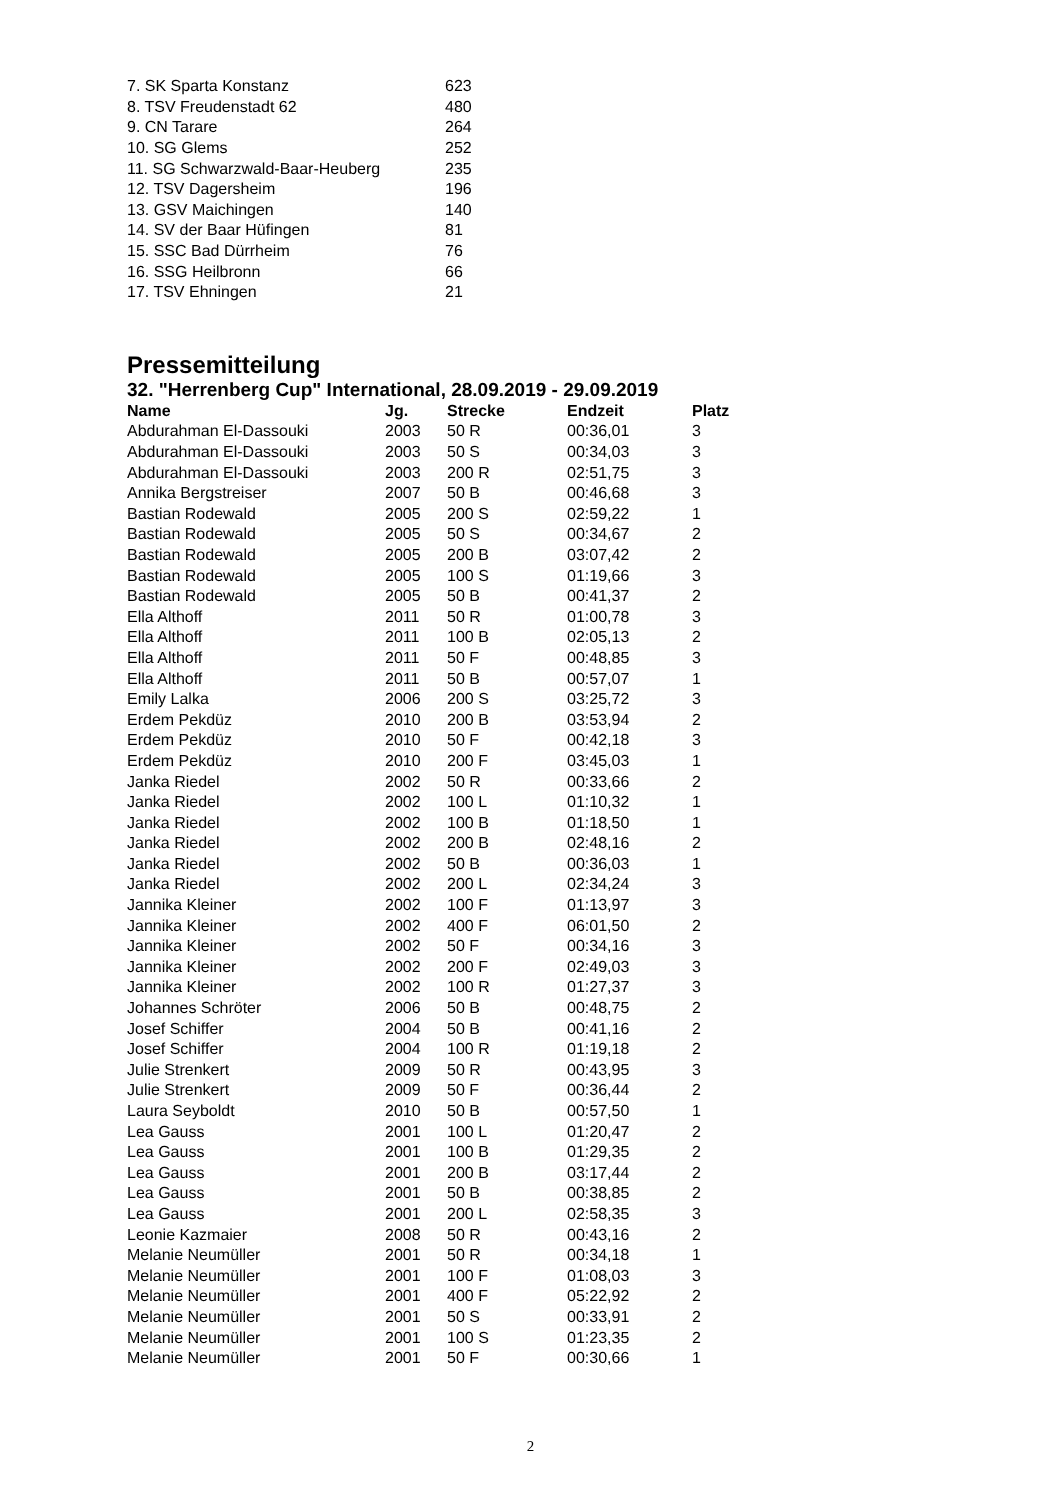| 7. SK Sparta Konstanz | 623 |
| 8. TSV Freudenstadt 62 | 480 |
| 9. CN Tarare | 264 |
| 10. SG Glems | 252 |
| 11. SG Schwarzwald-Baar-Heuberg | 235 |
| 12. TSV Dagersheim | 196 |
| 13. GSV Maichingen | 140 |
| 14. SV der Baar Hüfingen | 81 |
| 15. SSC Bad Dürrheim | 76 |
| 16. SSG Heilbronn | 66 |
| 17. TSV Ehningen | 21 |
Pressemitteilung
32. "Herrenberg Cup" International, 28.09.2019 - 29.09.2019
| Name | Jg. | Strecke | Endzeit | Platz |
| --- | --- | --- | --- | --- |
| Abdurahman El-Dassouki | 2003 | 50 R | 00:36,01 | 3 |
| Abdurahman El-Dassouki | 2003 | 50 S | 00:34,03 | 3 |
| Abdurahman El-Dassouki | 2003 | 200 R | 02:51,75 | 3 |
| Annika Bergstreiser | 2007 | 50 B | 00:46,68 | 3 |
| Bastian Rodewald | 2005 | 200 S | 02:59,22 | 1 |
| Bastian Rodewald | 2005 | 50 S | 00:34,67 | 2 |
| Bastian Rodewald | 2005 | 200 B | 03:07,42 | 2 |
| Bastian Rodewald | 2005 | 100 S | 01:19,66 | 3 |
| Bastian Rodewald | 2005 | 50 B | 00:41,37 | 2 |
| Ella Althoff | 2011 | 50 R | 01:00,78 | 3 |
| Ella Althoff | 2011 | 100 B | 02:05,13 | 2 |
| Ella Althoff | 2011 | 50 F | 00:48,85 | 3 |
| Ella Althoff | 2011 | 50 B | 00:57,07 | 1 |
| Emily Lalka | 2006 | 200 S | 03:25,72 | 3 |
| Erdem Pekdüz | 2010 | 200 B | 03:53,94 | 2 |
| Erdem Pekdüz | 2010 | 50 F | 00:42,18 | 3 |
| Erdem Pekdüz | 2010 | 200 F | 03:45,03 | 1 |
| Janka Riedel | 2002 | 50 R | 00:33,66 | 2 |
| Janka Riedel | 2002 | 100 L | 01:10,32 | 1 |
| Janka Riedel | 2002 | 100 B | 01:18,50 | 1 |
| Janka Riedel | 2002 | 200 B | 02:48,16 | 2 |
| Janka Riedel | 2002 | 50 B | 00:36,03 | 1 |
| Janka Riedel | 2002 | 200 L | 02:34,24 | 3 |
| Jannika Kleiner | 2002 | 100 F | 01:13,97 | 3 |
| Jannika Kleiner | 2002 | 400 F | 06:01,50 | 2 |
| Jannika Kleiner | 2002 | 50 F | 00:34,16 | 3 |
| Jannika Kleiner | 2002 | 200 F | 02:49,03 | 3 |
| Jannika Kleiner | 2002 | 100 R | 01:27,37 | 3 |
| Johannes Schröter | 2006 | 50 B | 00:48,75 | 2 |
| Josef Schiffer | 2004 | 50 B | 00:41,16 | 2 |
| Josef Schiffer | 2004 | 100 R | 01:19,18 | 2 |
| Julie Strenkert | 2009 | 50 R | 00:43,95 | 3 |
| Julie Strenkert | 2009 | 50 F | 00:36,44 | 2 |
| Laura Seyboldt | 2010 | 50 B | 00:57,50 | 1 |
| Lea Gauss | 2001 | 100 L | 01:20,47 | 2 |
| Lea Gauss | 2001 | 100 B | 01:29,35 | 2 |
| Lea Gauss | 2001 | 200 B | 03:17,44 | 2 |
| Lea Gauss | 2001 | 50 B | 00:38,85 | 2 |
| Lea Gauss | 2001 | 200 L | 02:58,35 | 3 |
| Leonie Kazmaier | 2008 | 50 R | 00:43,16 | 2 |
| Melanie Neumüller | 2001 | 50 R | 00:34,18 | 1 |
| Melanie Neumüller | 2001 | 100 F | 01:08,03 | 3 |
| Melanie Neumüller | 2001 | 400 F | 05:22,92 | 2 |
| Melanie Neumüller | 2001 | 50 S | 00:33,91 | 2 |
| Melanie Neumüller | 2001 | 100 S | 01:23,35 | 2 |
| Melanie Neumüller | 2001 | 50 F | 00:30,66 | 1 |
2